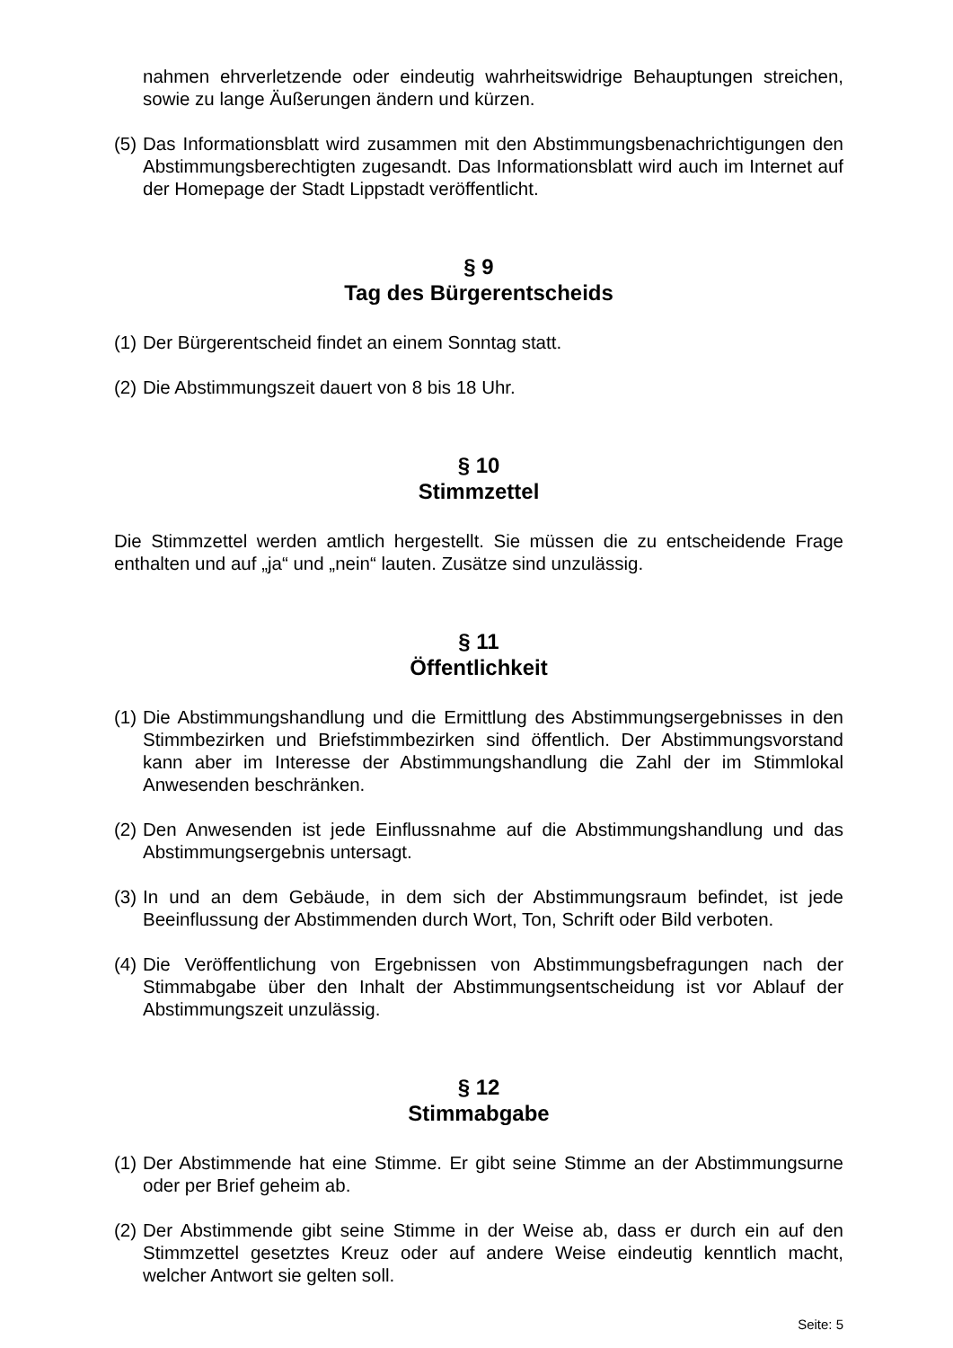nahmen ehrverletzende oder eindeutig wahrheitswidrige Behauptungen streichen, sowie zu lange Äußerungen ändern und kürzen.
(5) Das Informationsblatt wird zusammen mit den Abstimmungsbenachrichtigungen den Abstimmungsberechtigten zugesandt. Das Informationsblatt wird auch im Internet auf der Homepage der Stadt Lippstadt veröffentlicht.
§ 9
Tag des Bürgerentscheids
(1) Der Bürgerentscheid findet an einem Sonntag statt.
(2) Die Abstimmungszeit dauert von 8 bis 18 Uhr.
§ 10
Stimmzettel
Die Stimmzettel werden amtlich hergestellt. Sie müssen die zu entscheidende Frage enthalten und auf „ja“ und „nein“ lauten. Zusätze sind unzulässig.
§ 11
Öffentlichkeit
(1) Die Abstimmungshandlung und die Ermittlung des Abstimmungsergebnisses in den Stimmbezirken und Briefstimmbezirken sind öffentlich. Der Abstimmungsvorstand kann aber im Interesse der Abstimmungshandlung die Zahl der im Stimmlokal Anwesenden beschränken.
(2) Den Anwesenden ist jede Einflussnahme auf die Abstimmungshandlung und das Abstimmungsergebnis untersagt.
(3) In und an dem Gebäude, in dem sich der Abstimmungsraum befindet, ist jede Beeinflussung der Abstimmenden durch Wort, Ton, Schrift oder Bild verboten.
(4) Die Veröffentlichung von Ergebnissen von Abstimmungsbefragungen nach der Stimmabgabe über den Inhalt der Abstimmungsentscheidung ist vor Ablauf der Abstimmungszeit unzulässig.
§ 12
Stimmabgabe
(1) Der Abstimmende hat eine Stimme. Er gibt seine Stimme an der Abstimmungsurne oder per Brief geheim ab.
(2) Der Abstimmende gibt seine Stimme in der Weise ab, dass er durch ein auf den Stimmzettel gesetztes Kreuz oder auf andere Weise eindeutig kenntlich macht, welcher Antwort sie gelten soll.
Seite: 5